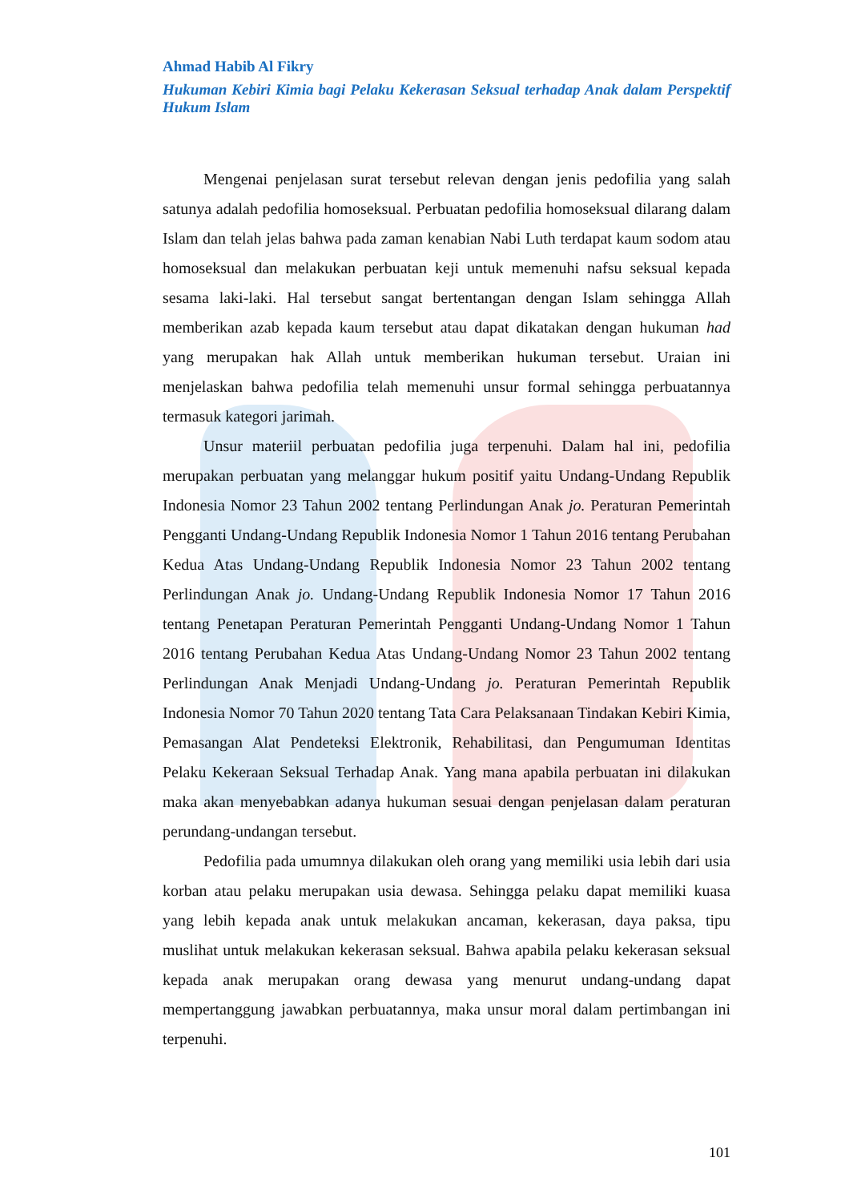Ahmad Habib Al Fikry
Hukuman Kebiri Kimia bagi Pelaku Kekerasan Seksual terhadap Anak dalam Perspektif Hukum Islam
Mengenai penjelasan surat tersebut relevan dengan jenis pedofilia yang salah satunya adalah pedofilia homoseksual. Perbuatan pedofilia homoseksual dilarang dalam Islam dan telah jelas bahwa pada zaman kenabian Nabi Luth terdapat kaum sodom atau homoseksual dan melakukan perbuatan keji untuk memenuhi nafsu seksual kepada sesama laki-laki. Hal tersebut sangat bertentangan dengan Islam sehingga Allah memberikan azab kepada kaum tersebut atau dapat dikatakan dengan hukuman had yang merupakan hak Allah untuk memberikan hukuman tersebut. Uraian ini menjelaskan bahwa pedofilia telah memenuhi unsur formal sehingga perbuatannya termasuk kategori jarimah.
Unsur materiil perbuatan pedofilia juga terpenuhi. Dalam hal ini, pedofilia merupakan perbuatan yang melanggar hukum positif yaitu Undang-Undang Republik Indonesia Nomor 23 Tahun 2002 tentang Perlindungan Anak jo. Peraturan Pemerintah Pengganti Undang-Undang Republik Indonesia Nomor 1 Tahun 2016 tentang Perubahan Kedua Atas Undang-Undang Republik Indonesia Nomor 23 Tahun 2002 tentang Perlindungan Anak jo. Undang-Undang Republik Indonesia Nomor 17 Tahun 2016 tentang Penetapan Peraturan Pemerintah Pengganti Undang-Undang Nomor 1 Tahun 2016 tentang Perubahan Kedua Atas Undang-Undang Nomor 23 Tahun 2002 tentang Perlindungan Anak Menjadi Undang-Undang jo. Peraturan Pemerintah Republik Indonesia Nomor 70 Tahun 2020 tentang Tata Cara Pelaksanaan Tindakan Kebiri Kimia, Pemasangan Alat Pendeteksi Elektronik, Rehabilitasi, dan Pengumuman Identitas Pelaku Kekeraan Seksual Terhadap Anak. Yang mana apabila perbuatan ini dilakukan maka akan menyebabkan adanya hukuman sesuai dengan penjelasan dalam peraturan perundang-undangan tersebut.
Pedofilia pada umumnya dilakukan oleh orang yang memiliki usia lebih dari usia korban atau pelaku merupakan usia dewasa. Sehingga pelaku dapat memiliki kuasa yang lebih kepada anak untuk melakukan ancaman, kekerasan, daya paksa, tipu muslihat untuk melakukan kekerasan seksual. Bahwa apabila pelaku kekerasan seksual kepada anak merupakan orang dewasa yang menurut undang-undang dapat mempertanggung jawabkan perbuatannya, maka unsur moral dalam pertimbangan ini terpenuhi.
101